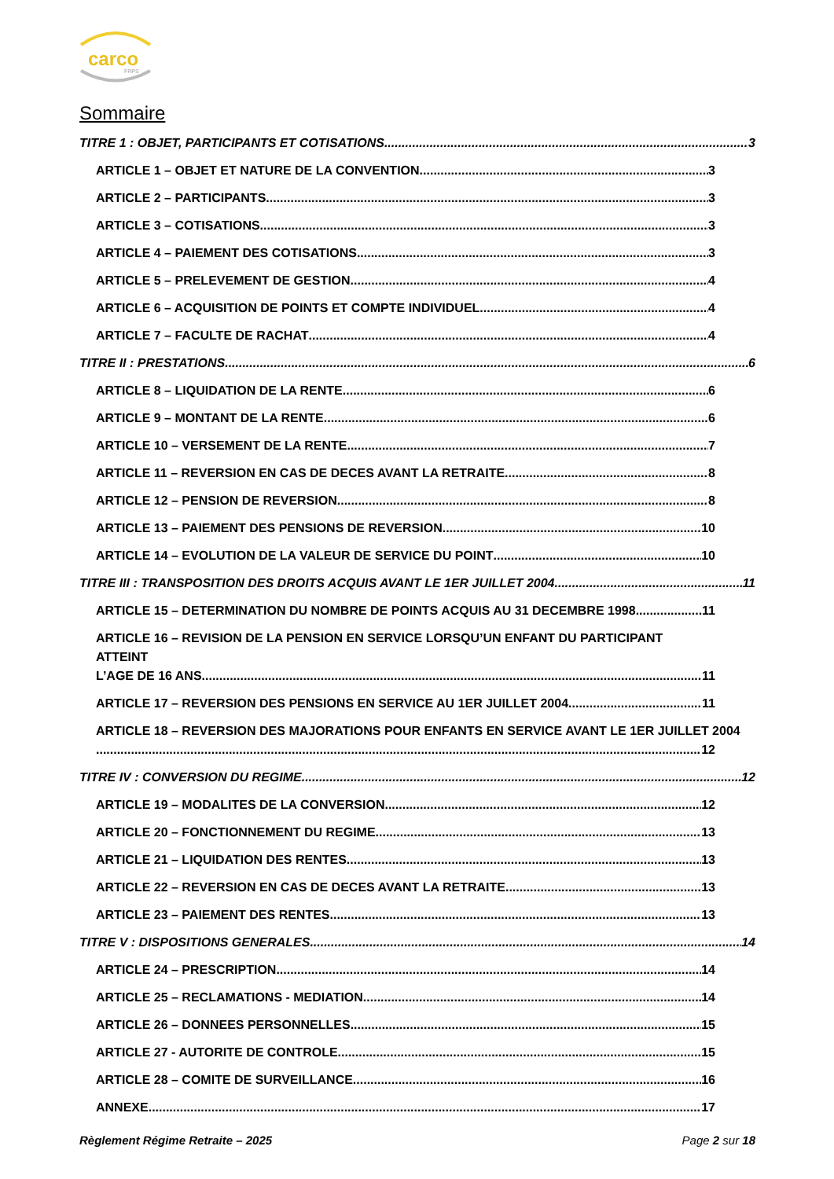carco
FRPS
Sommaire
TITRE 1 : OBJET, PARTICIPANTS ET COTISATIONS 3
ARTICLE 1 – OBJET ET NATURE DE LA CONVENTION 3
ARTICLE 2 – PARTICIPANTS 3
ARTICLE 3 – COTISATIONS 3
ARTICLE 4 – PAIEMENT DES COTISATIONS 3
ARTICLE 5 – PRELEVEMENT DE GESTION 4
ARTICLE 6 – ACQUISITION DE POINTS ET COMPTE INDIVIDUEL 4
ARTICLE 7 – FACULTE DE RACHAT 4
TITRE II : PRESTATIONS 6
ARTICLE 8 – LIQUIDATION DE LA RENTE 6
ARTICLE 9 – MONTANT DE LA RENTE 6
ARTICLE 10 – VERSEMENT DE LA RENTE 7
ARTICLE 11 – REVERSION EN CAS DE DECES AVANT LA RETRAITE 8
ARTICLE 12 – PENSION DE REVERSION 8
ARTICLE 13 – PAIEMENT DES PENSIONS DE REVERSION 10
ARTICLE 14 – EVOLUTION DE LA VALEUR DE SERVICE DU POINT 10
TITRE III : TRANSPOSITION DES DROITS ACQUIS AVANT LE 1ER JUILLET 2004 11
ARTICLE 15 – DETERMINATION DU NOMBRE DE POINTS ACQUIS AU 31 DECEMBRE 1998 11
ARTICLE 16 – REVISION DE LA PENSION EN SERVICE LORSQU’UN ENFANT DU PARTICIPANT ATTEINT
L’AGE DE 16 ANS 11
ARTICLE 17 – REVERSION DES PENSIONS EN SERVICE AU 1ER JUILLET 2004 11
ARTICLE 18 – REVERSION DES MAJORATIONS POUR ENFANTS EN SERVICE AVANT LE 1ER JUILLET 2004
12
TITRE IV : CONVERSION DU REGIME 12
ARTICLE 19 – MODALITES DE LA CONVERSION 12
ARTICLE 20 – FONCTIONNEMENT DU REGIME 13
ARTICLE 21 – LIQUIDATION DES RENTES 13
ARTICLE 22 – REVERSION EN CAS DE DECES AVANT LA RETRAITE 13
ARTICLE 23 – PAIEMENT DES RENTES 13
TITRE V : DISPOSITIONS GENERALES 14
ARTICLE 24 – PRESCRIPTION 14
ARTICLE 25 – RECLAMATIONS - MEDIATION 14
ARTICLE 26 – DONNEES PERSONNELLES 15
ARTICLE 27 - AUTORITE DE CONTROLE 15
ARTICLE 28 – COMITE DE SURVEILLANCE 16
ANNEXE 17
Règlement Régime Retraite – 2025 Page 2 sur 18